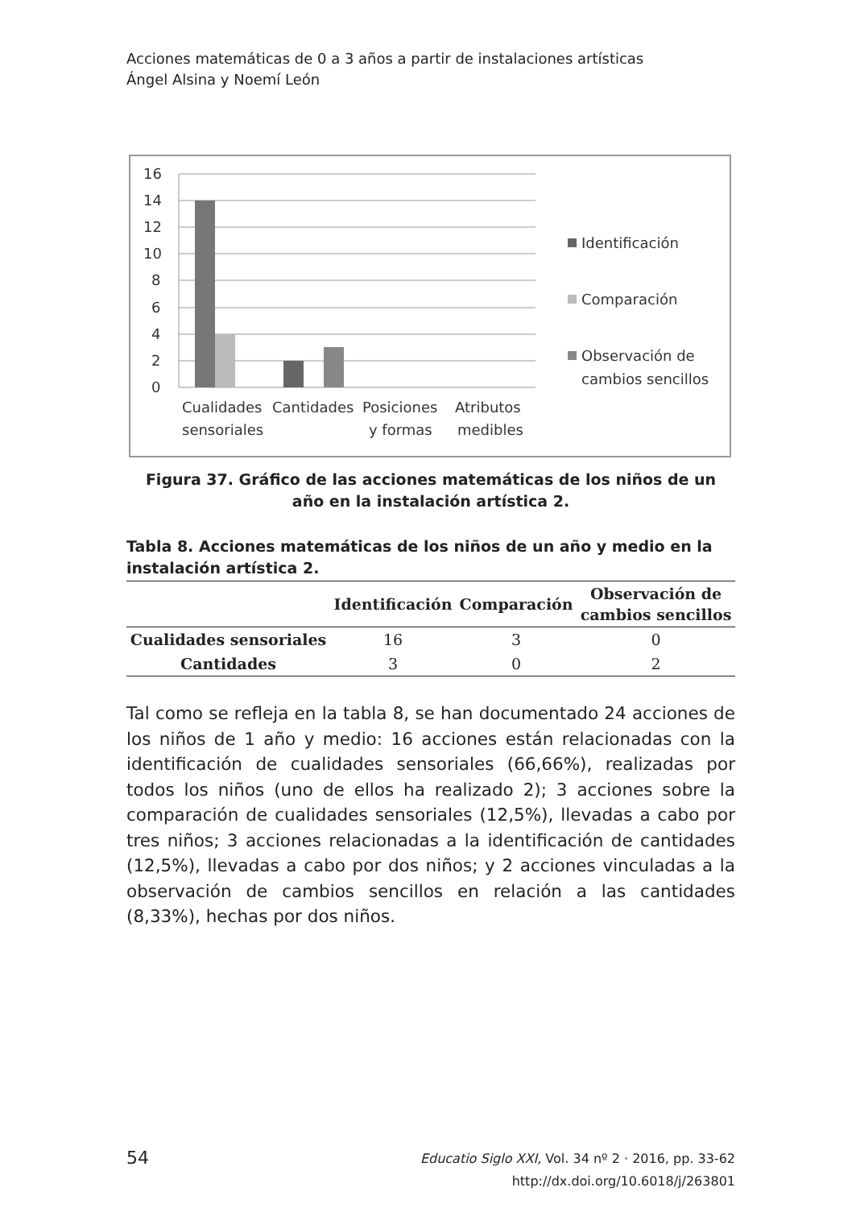Acciones matemáticas de 0 a 3 años a partir de instalaciones artísticas
Ángel Alsina y Noemí León
16
14
12
10
8
6
4
2
0
Cualidades
sensoriales
Cantidades
Posiciones
y formas
Atributos
medibles
Identificación
Comparación
Observación de
cambios sencillos
Figura 37. Gráfico de las acciones matemáticas de los niños de un año en la instalación artística 2.
Tabla 8. Acciones matemáticas de los niños de un año y medio en la instalación artística 2.
| | Identificación | Comparación | Observación de cambios sencillos |
| --- | --- | --- | --- |
| Cualidades sensoriales | 16 | 3 | 0 |
| Cantidades | 3 | 0 | 2 |
Tal como se refleja en la tabla 8, se han documentado 24 acciones de los niños de 1 año y medio: 16 acciones están relacionadas con la identificación de cualidades sensoriales (66,66%), realizadas por todos los niños (uno de ellos ha realizado 2); 3 acciones sobre la comparación de cualidades sensoriales (12,5%), llevadas a cabo por tres niños; 3 acciones relacionadas a la identificación de cantidades (12,5%), llevadas a cabo por dos niños; y 2 acciones vinculadas a la observación de cambios sencillos en relación a las cantidades (8,33%), hechas por dos niños.
54
Educatio Siglo XXI, Vol. 34 nº 2 · 2016, pp. 33-62
http://dx.doi.org/10.6018/j/263801